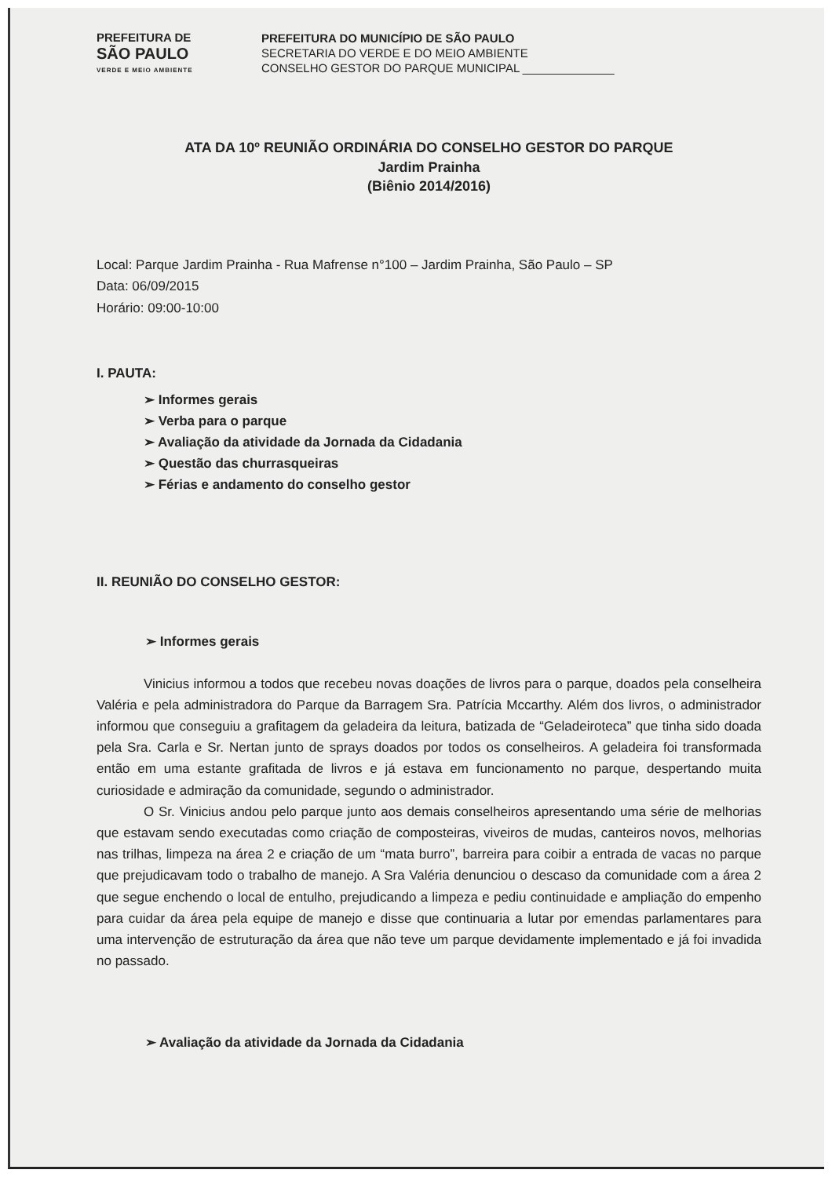PREFEITURA DE
SÃO PAULO
VERDE E MEIO AMBIENTE
PREFEITURA DO MUNICÍPIO DE SÃO PAULO
SECRETARIA DO VERDE E DO MEIO AMBIENTE
CONSELHO GESTOR DO PARQUE MUNICIPAL ______________
ATA DA 10º REUNIÃO ORDINÁRIA DO CONSELHO GESTOR DO PARQUE
Jardim Prainha
(Biênio 2014/2016)
Local: Parque Jardim Prainha - Rua Mafrense n°100 – Jardim Prainha, São Paulo – SP
Data: 06/09/2015
Horário: 09:00-10:00
I. PAUTA:
➢ Informes gerais
➢ Verba para o parque
➢ Avaliação da atividade da Jornada da Cidadania
➢ Questão das churrasqueiras
➢ Férias e andamento do conselho gestor
II. REUNIÃO DO CONSELHO GESTOR:
➢ Informes gerais
Vinicius informou a todos que recebeu novas doações de livros para o parque, doados pela conselheira Valéria e pela administradora do Parque da Barragem Sra. Patrícia Mccarthy. Além dos livros, o administrador informou que conseguiu a grafitagem da geladeira da leitura, batizada de “Geladeiroteca” que tinha sido doada pela Sra. Carla e Sr. Nertan junto de sprays doados por todos os conselheiros. A geladeira foi transformada então em uma estante grafitada de livros e já estava em funcionamento no parque, despertando muita curiosidade e admiração da comunidade, segundo o administrador.
O Sr. Vinicius andou pelo parque junto aos demais conselheiros apresentando uma série de melhorias que estavam sendo executadas como criação de composteiras, viveiros de mudas, canteiros novos, melhorias nas trilhas, limpeza na área 2 e criação de um “mata burro”, barreira para coibir a entrada de vacas no parque que prejudicavam todo o trabalho de manejo. A Sra Valéria denunciou o descaso da comunidade com a área 2 que segue enchendo o local de entulho, prejudicando a limpeza e pediu continuidade e ampliação do empenho para cuidar da área pela equipe de manejo e disse que continuaria a lutar por emendas parlamentares para uma intervenção de estruturação da área que não teve um parque devidamente implementado e já foi invadida no passado.
➢ Avaliação da atividade da Jornada da Cidadania